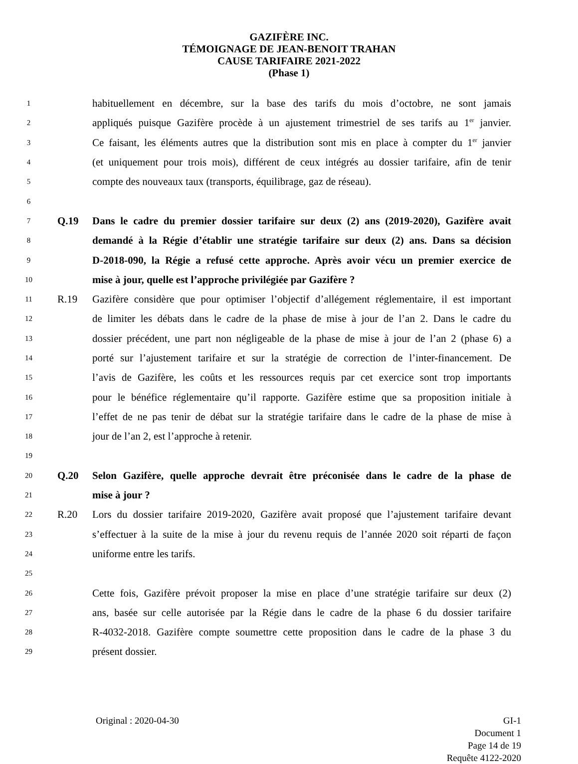GAZIFÈRE INC.
TÉMOIGNAGE DE JEAN-BENOIT TRAHAN
CAUSE TARIFAIRE 2021-2022
(Phase 1)
1 habituellement en décembre, sur la base des tarifs du mois d’octobre, ne sont jamais
2 appliqués puisque Gazifère procède à un ajustement trimestriel de ses tarifs au 1<sup>er</sup> janvier.
3 Ce faisant, les éléments autres que la distribution sont mis en place à compter du 1<sup>er</sup> janvier
4 (et uniquement pour trois mois), différent de ceux intégrés au dossier tarifaire, afin de tenir
5 compte des nouveaux taux (transports, équilibrage, gaz de réseau).
6
7 Q.19 Dans le cadre du premier dossier tarifaire sur deux (2) ans (2019-2020), Gazifère avait
8 demandé à la Régie d’établir une stratégie tarifaire sur deux (2) ans. Dans sa décision
9 D-2018-090, la Régie a refusé cette approche. Après avoir vécu un premier exercice de
10 mise à jour, quelle est l’approche privilégiée par Gazifère ?
11 R.19 Gazifère considère que pour optimiser l’objectif d’allégement réglementaire, il est important
12 de limiter les débats dans le cadre de la phase de mise à jour de l’an 2. Dans le cadre du
13 dossier précédent, une part non négligeable de la phase de mise à jour de l’an 2 (phase 6) a
14 porté sur l’ajustement tarifaire et sur la stratégie de correction de l’inter-financement. De
15 l’avis de Gazifère, les coûts et les ressources requis par cet exercice sont trop importants
16 pour le bénéfice réglementaire qu’il rapporte. Gazifère estime que sa proposition initiale à
17 l’effet de ne pas tenir de débat sur la stratégie tarifaire dans le cadre de la phase de mise à
18 jour de l’an 2, est l’approche à retenir.
19
20 Q.20 Selon Gazifère, quelle approche devrait être préconisée dans le cadre de la phase de
21 mise à jour ?
22 R.20 Lors du dossier tarifaire 2019-2020, Gazifère avait proposé que l’ajustement tarifaire devant
23 s’effectuer à la suite de la mise à jour du revenu requis de l’année 2020 soit réparti de façon
24 uniforme entre les tarifs.
25
26 Cette fois, Gazifère prévoit proposer la mise en place d’une stratégie tarifaire sur deux (2)
27 ans, basée sur celle autorisée par la Régie dans le cadre de la phase 6 du dossier tarifaire
28 R-4032-2018. Gazifère compte soumettre cette proposition dans le cadre de la phase 3 du
29 présent dossier.
Original : 2020-04-30 GI-1
Document 1
Page 14 de 19
Requête 4122-2020